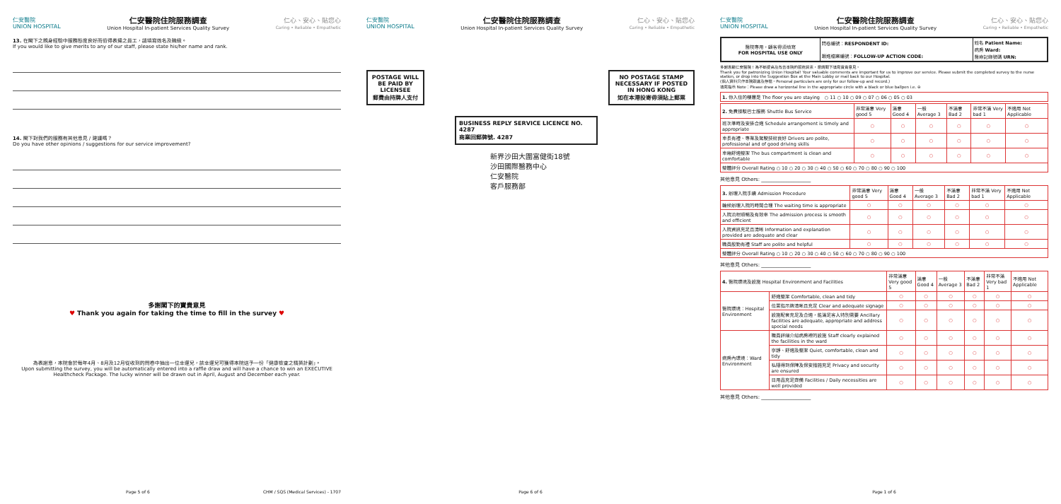仁安醫院
UNION HOSPITAL
仁安醫院住院服務調查
Union Hospital In-patient Services Quality Survey
仁心、安心、貼您心
Caring • Reliable • Empathetic
13. 在閣下之親身經驗中服務態度良好而值得表揚之員工，請填寫姓名及職級。
If you would like to give merits to any of our staff, please state his/her name and rank.
14. 閣下對我們的服務有其他意見 / 建議嗎？
Do you have other opinions / suggestions for our service improvement?
多謝閣下的寶貴意見
♥ Thank you again for taking the time to fill in the survey ♥
為表謝意，本院會於每年4月、8月及12月從收到的問卷中抽出一位幸運兒，該幸運兒可獲得本院送予一份「健康檢查之精英計劃」。
Upon submitting the survey, you will be automatically entered into a raffle draw and will have a chance to win an EXECUTIVE Healthcheck Package. The lucky winner will be drawn out in April, August and December each year.
Page 5 of 6 CHM / SQS (Medical Services) - 1707
仁安醫院
UNION HOSPITAL
仁安醫院住院服務調查
Union Hospital In-patient Services Quality Survey
仁心、安心、貼您心
Caring • Reliable • Empathetic
POSTAGE WILL BE PAID BY LICENSEE
郵費由持牌人支付
NO POSTAGE STAMP NECESSARY IF POSTED IN HONG KONG
如在本港投寄毋須貼上郵票
BUSINESS REPLY SERVICE LICENCE NO. 4287
商業回郵牌號. 4287
新界沙田大圍富健街18號
沙田國際醫務中心
仁安醫院
客戶服務部
Page 6 of 6
仁安醫院
UNION HOSPITAL
仁安醫院住院服務調查
Union Hospital In-patient Services Quality Survey
仁心、安心、貼您心
Caring • Reliable • Empathetic
| 醫院專用，顧客毋須填寫 FOR HOSPITAL USE ONLY | 問卷編號： RESPONDENT ID: 跟進檔案編號： FOLLOW-UP ACTION CODE: | 姓名 Patient Name: 病房 Ward: 醫療記錄號碼 URN: |
多謝惠顧仁安醫院！為不斷提高及改善本院的服務質素，懇請閣下填寫寶貴意見。
Thank you for patronizing Union Hospital! Your valuable comments are important for us to improve our service. Please submit the completed survey to the nurse station, or drop into the Suggestion Box at the Main Lobby or mail back to our Hospital.
(個人資料只作本院跟進及存檔。Personal particulars are only for our follow-up and record.)
填寫指示 Note：Please draw a horizontal line in the appropriate circle with a black or blue ballpen i.e. ⊖
| 1. 你入住的樓層是 The floor you are staying ○ 11 ○ 10 ○ 09 ○ 07 ○ 06 ○ 05 ○ 03 |
| 2. 免費接駁巴士服務 Shuttle Bus Service | 非常滿意 Very good 5 | 滿意 Good 4 | 一般 Average 3 | 不滿意 Bad 2 | 非常不滿 Very bad 1 | 不適用 Not Applicable |
| --- | --- | --- | --- | --- | --- | --- |
| 班次準時及安排合適 Schedule arrangement is timely and appropriate | ○ | ○ | ○ | ○ | ○ | ○ |
| 車長有禮、專業及駕駛技術良好 Drivers are polite, professional and of good driving skills | ○ | ○ | ○ | ○ | ○ | ○ |
| 車廂舒適整潔 The bus compartment is clean and comfortable | ○ | ○ | ○ | ○ | ○ | ○ |
| 整體評分 Overall Rating ○ 10 ○ 20 ○ 30 ○ 40 ○ 50 ○ 60 ○ 70 ○ 80 ○ 90 ○ 100 | | | | | | |
其他意見 Others: ____________________
| 3. 辦理入院手續 Admission Procedure | 非常滿意 Very good 5 | 滿意 Good 4 | 一般 Average 3 | 不滿意 Bad 2 | 非常不滿 Very bad 1 | 不適用 Not Applicable |
| --- | --- | --- | --- | --- | --- | --- |
| 輪候辦理入院的時間合理 The waiting time is appropriate | ○ | ○ | ○ | ○ | ○ | ○ |
| 入院流程順暢及有效率 The admission process is smooth and efficient | ○ | ○ | ○ | ○ | ○ | ○ |
| 入院資訊充足且清晰 Information and explanation provided are adequate and clear | ○ | ○ | ○ | ○ | ○ | ○ |
| 職員殷勤有禮 Staff are polite and helpful | ○ | ○ | ○ | ○ | ○ | ○ |
| 整體評分 Overall Rating ○ 10 ○ 20 ○ 30 ○ 40 ○ 50 ○ 60 ○ 70 ○ 80 ○ 90 ○ 100 | | | | | | |
其他意見 Others: ____________________
| 4. 醫院環境及設施 Hospital Environment and Facilities | | 非常滿意 Very good 5 | 滿意 Good 4 | 一般 Average 3 | 不滿意 Bad 2 | 非常不滿 Very bad 1 | 不適用 Not Applicable |
| --- | --- | --- | --- | --- | --- | --- | --- |
| 醫院環境：Hospital Environment | 舒適整潔 Comfortable, clean and tidy | ○ | ○ | ○ | ○ | ○ | ○ |
| | 位置指示牌清晰且充足 Clear and adequate signage | ○ | ○ | ○ | ○ | ○ | ○ |
| | 設施配套充足及合適，能滿足客人特別需要 Ancillary facilities are adequate, appropriate and address special needs | ○ | ○ | ○ | ○ | ○ | ○ |
| 病房內環境：Ward Environment | 職員詳細介紹病房裡的設施 Staff clearly explained the facilities in the ward | ○ | ○ | ○ | ○ | ○ | ○ |
| | 寧靜、舒適及整潔 Quiet, comfortable, clean and tidy | ○ | ○ | ○ | ○ | ○ | ○ |
| | 私隱得到保障及保安措施充足 Privacy and security are ensured | ○ | ○ | ○ | ○ | ○ | ○ |
| | 日用品充足齊備 Facilities / Daily necessities are well provided | ○ | ○ | ○ | ○ | ○ | ○ |
其他意見 Others: ____________________
Page 1 of 6